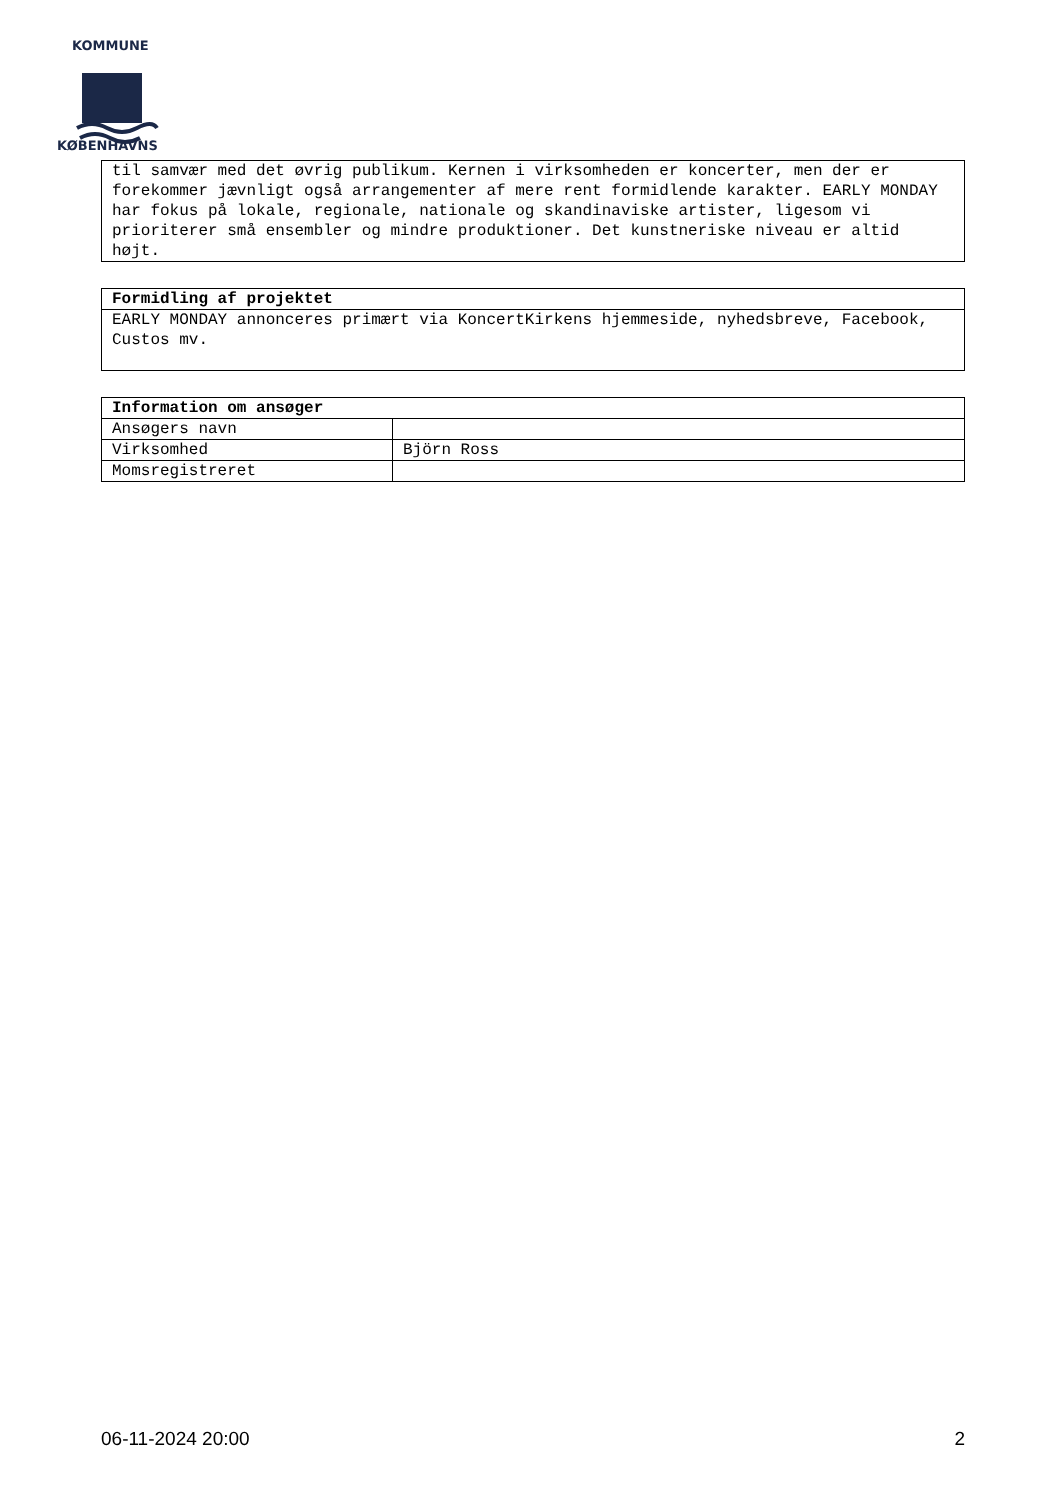KOMMUNE
KØBENHAVNS
| til samvær med det øvrig publikum. Kernen i virksomheden er koncerter, men der er forekommer jævnligt også arrangementer af mere rent formidlende karakter. EARLY MONDAY har fokus på lokale, regionale, nationale og skandinaviske artister, ligesom vi prioriterer små ensembler og mindre produktioner. Det kunstneriske niveau er altid højt. |
| Formidling af projektet |
| --- |
| EARLY MONDAY annonceres primært via KoncertKirkens hjemmeside, nyhedsbreve, Facebook, Custos mv. |
| Information om ansøger | |
| --- | --- |
| Ansøgers navn | |
| Virksomhed | Björn Ross |
| Momsregistreret | |
06-11-2024 20:00 2